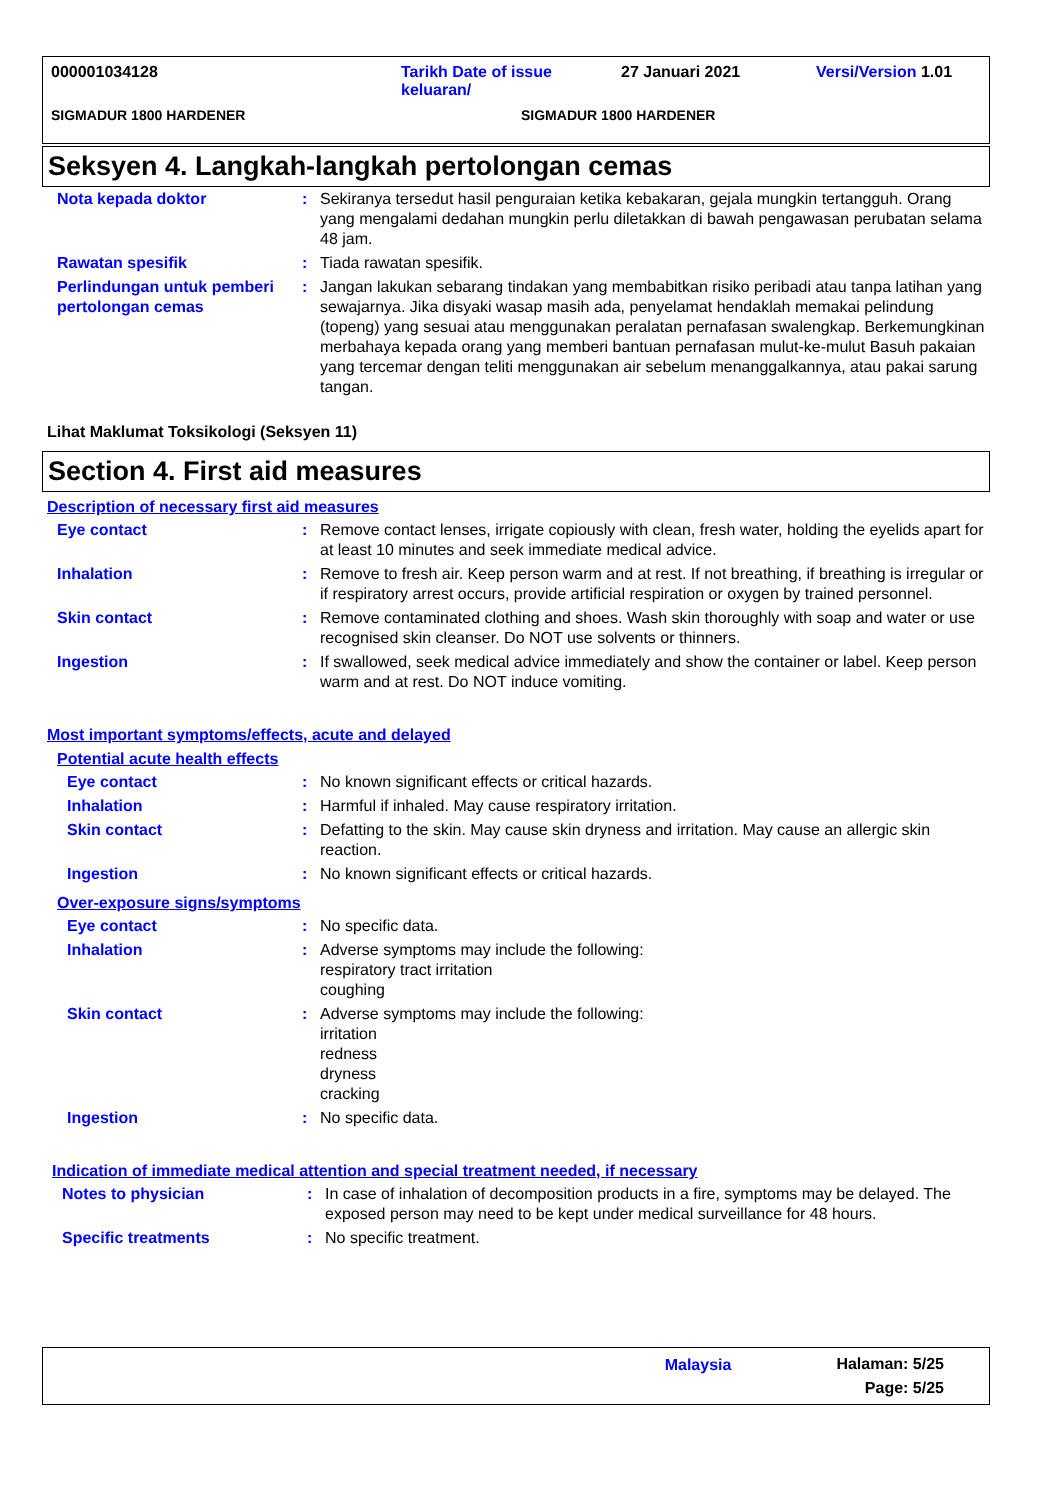000001034128 Tarikh Date of issue
keluaran/ 27 Januari 2021 Versi/Version 1.01
SIGMADUR 1800 HARDENER SIGMADUR 1800 HARDENER
Seksyen 4. Langkah-langkah pertolongan cemas
| Nota kepada doktor | : | Sekiranya tersedut hasil penguraian ketika kebakaran, gejala mungkin tertangguh. Orang yang mengalami dedahan mungkin perlu diletakkan di bawah pengawasan perubatan selama 48 jam. |
| Rawatan spesifik | : | Tiada rawatan spesifik. |
| Perlindungan untuk pemberi pertolongan cemas | : | Jangan lakukan sebarang tindakan yang membabitkan risiko peribadi atau tanpa latihan yang sewajarnya. Jika disyaki wasap masih ada, penyelamat hendaklah memakai pelindung (topeng) yang sesuai atau menggunakan peralatan pernafasan swalengkap. Berkemungkinan merbahaya kepada orang yang memberi bantuan pernafasan mulut-ke-mulut Basuh pakaian yang tercemar dengan teliti menggunakan air sebelum menanggalkannya, atau pakai sarung tangan. |
Lihat Maklumat Toksikologi (Seksyen 11)
Section 4. First aid measures
Description of necessary first aid measures
| Eye contact | : | Remove contact lenses, irrigate copiously with clean, fresh water, holding the eyelids apart for at least 10 minutes and seek immediate medical advice. |
| Inhalation | : | Remove to fresh air. Keep person warm and at rest. If not breathing, if breathing is irregular or if respiratory arrest occurs, provide artificial respiration or oxygen by trained personnel. |
| Skin contact | : | Remove contaminated clothing and shoes. Wash skin thoroughly with soap and water or use recognised skin cleanser. Do NOT use solvents or thinners. |
| Ingestion | : | If swallowed, seek medical advice immediately and show the container or label. Keep person warm and at rest. Do NOT induce vomiting. |
Most important symptoms/effects, acute and delayed
Potential acute health effects
| Eye contact | : | No known significant effects or critical hazards. |
| Inhalation | : | Harmful if inhaled. May cause respiratory irritation. |
| Skin contact | : | Defatting to the skin. May cause skin dryness and irritation. May cause an allergic skin reaction. |
| Ingestion | : | No known significant effects or critical hazards. |
Over-exposure signs/symptoms
| Eye contact | : | No specific data. |
| Inhalation | : | Adverse symptoms may include the following: respiratory tract irritation coughing |
| Skin contact | : | Adverse symptoms may include the following: irritation redness dryness cracking |
| Ingestion | : | No specific data. |
Indication of immediate medical attention and special treatment needed, if necessary
| Notes to physician | : | In case of inhalation of decomposition products in a fire, symptoms may be delayed. The exposed person may need to be kept under medical surveillance for 48 hours. |
| Specific treatments | : | No specific treatment. |
Malaysia Halaman: 5/25
Page: 5/25